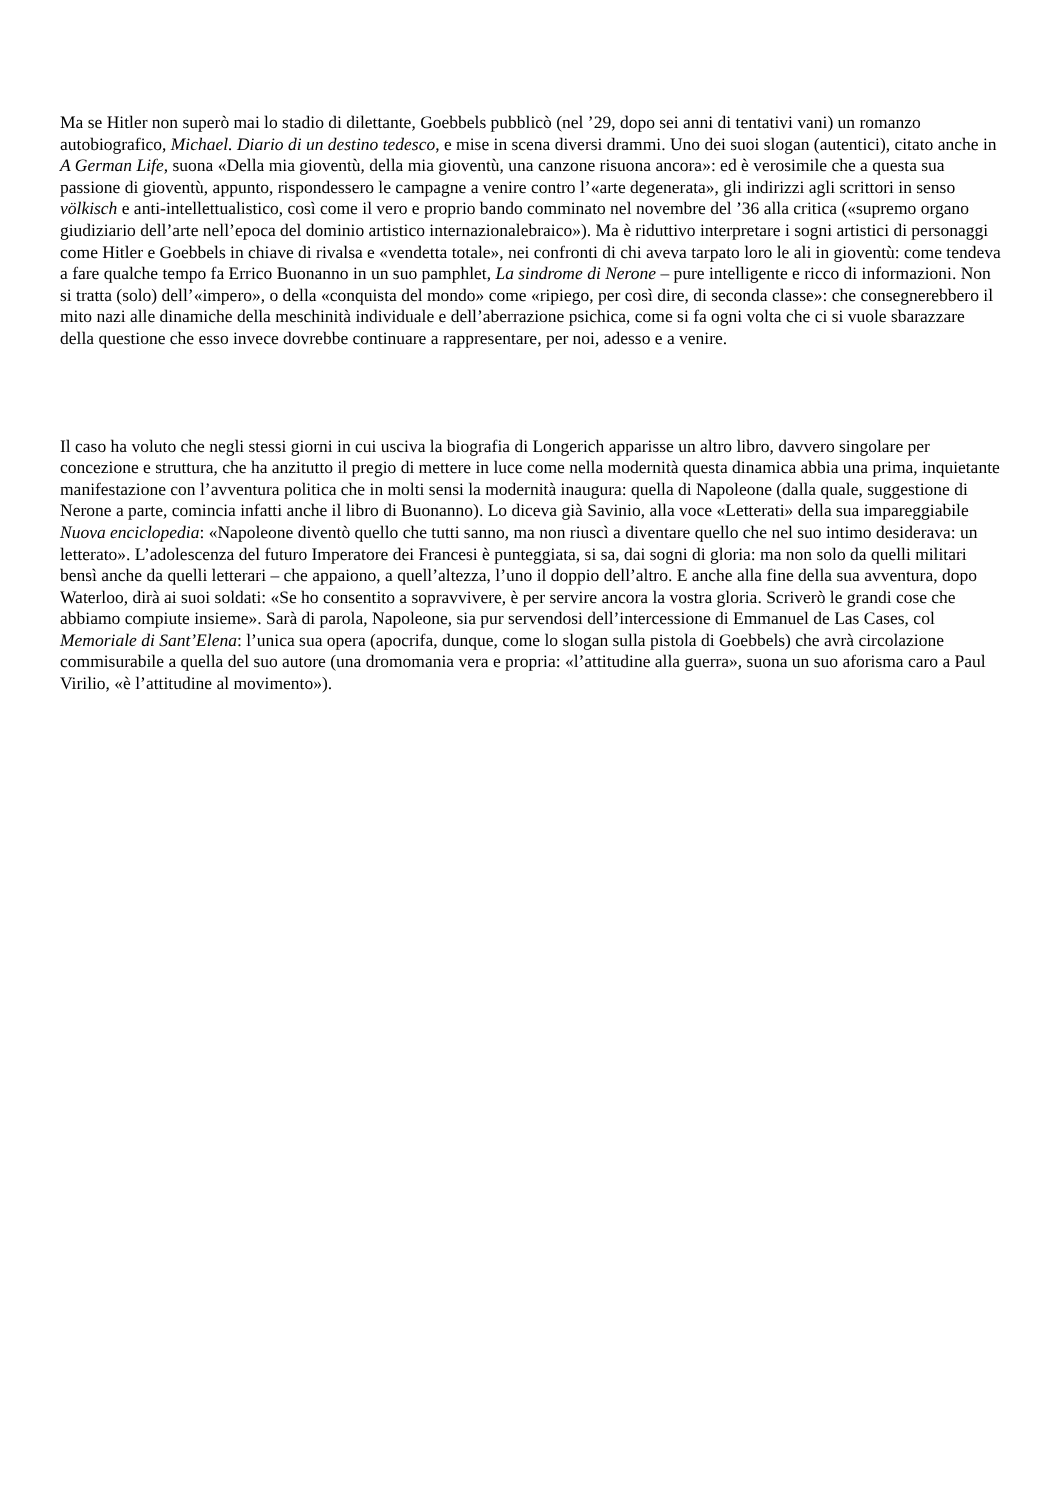Ma se Hitler non superò mai lo stadio di dilettante, Goebbels pubblicò (nel ’29, dopo sei anni di tentativi vani) un romanzo autobiografico, Michael. Diario di un destino tedesco, e mise in scena diversi drammi. Uno dei suoi slogan (autentici), citato anche in A German Life, suona «Della mia gioventù, della mia gioventù, una canzone risuona ancora»: ed è verosimile che a questa sua passione di gioventù, appunto, rispondessero le campagne a venire contro l’«arte degenerata», gli indirizzi agli scrittori in senso völkisch e anti-intellettualistico, così come il vero e proprio bando comminato nel novembre del ’36 alla critica («supremo organo giudiziario dell’arte nell’epoca del dominio artistico internazionalebraico»). Ma è riduttivo interpretare i sogni artistici di personaggi come Hitler e Goebbels in chiave di rivalsa e «vendetta totale», nei confronti di chi aveva tarpato loro le ali in gioventù: come tendeva a fare qualche tempo fa Errico Buonanno in un suo pamphlet, La sindrome di Nerone – pure intelligente e ricco di informazioni. Non si tratta (solo) dell’«impero», o della «conquista del mondo» come «ripiego, per così dire, di seconda classe»: che consegnerebbero il mito nazi alle dinamiche della meschinità individuale e dell’aberrazione psichica, come si fa ogni volta che ci si vuole sbarazzare della questione che esso invece dovrebbe continuare a rappresentare, per noi, adesso e a venire.
Il caso ha voluto che negli stessi giorni in cui usciva la biografia di Longerich apparisse un altro libro, davvero singolare per concezione e struttura, che ha anzitutto il pregio di mettere in luce come nella modernità questa dinamica abbia una prima, inquietante manifestazione con l’avventura politica che in molti sensi la modernità inaugura: quella di Napoleone (dalla quale, suggestione di Nerone a parte, comincia infatti anche il libro di Buonanno). Lo diceva già Savinio, alla voce «Letterati» della sua impareggiabile Nuova enciclopedia: «Napoleone diventò quello che tutti sanno, ma non riuscì a diventare quello che nel suo intimo desiderava: un letterato». L’adolescenza del futuro Imperatore dei Francesi è punteggiata, si sa, dai sogni di gloria: ma non solo da quelli militari bensì anche da quelli letterari – che appaiono, a quell’altezza, l’uno il doppio dell’altro. E anche alla fine della sua avventura, dopo Waterloo, dirà ai suoi soldati: «Se ho consentito a sopravvivere, è per servire ancora la vostra gloria. Scriverò le grandi cose che abbiamo compiute insieme». Sarà di parola, Napoleone, sia pur servendosi dell’intercessione di Emmanuel de Las Cases, col Memoriale di Sant’Elena: l’unica sua opera (apocrifa, dunque, come lo slogan sulla pistola di Goebbels) che avrà circolazione commisurabile a quella del suo autore (una dromomania vera e propria: «l’attitudine alla guerra», suona un suo aforisma caro a Paul Virilio, «è l’attitudine al movimento»).